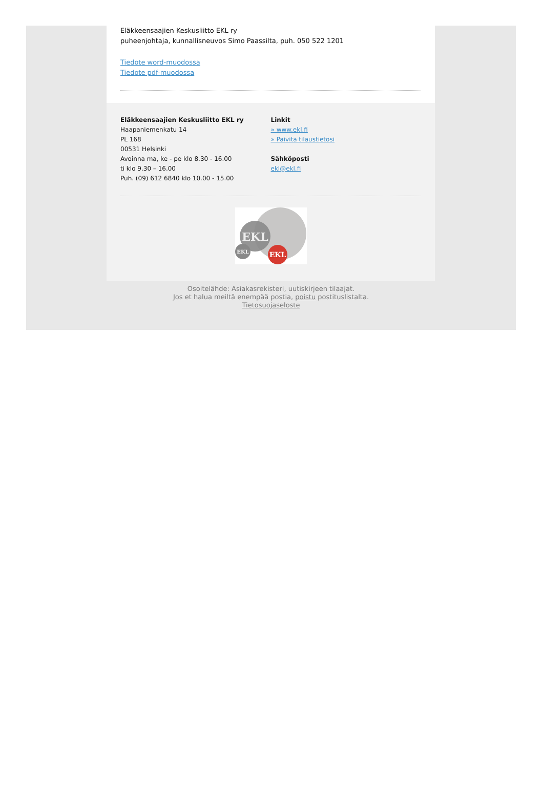Eläkkeensaajien Keskusliitto EKL ry
puheenjohtaja, kunnallisneuvos Simo Paassilta, puh. 050 522 1201
Tiedote word-muodossa
Tiedote pdf-muodossa
Eläkkeensaajien Keskusliitto EKL ry
Haapaniemenkatu 14
PL 168
00531 Helsinki
Avoinna ma, ke - pe klo 8.30 - 16.00
ti klo 9.30 – 16.00
Puh. (09) 612 6840 klo 10.00 - 15.00
Linkit
» www.ekl.fi
» Päivitä tilaustietosi
Sähköposti
ekl@ekl.fi
EKL
EKL
EKL
Osoitelähde: Asiakasrekisteri, uutiskirjeen tilaajat.
Jos et halua meiltä enempää postia, poistu postituslistalta.
Tietosuojaseloste